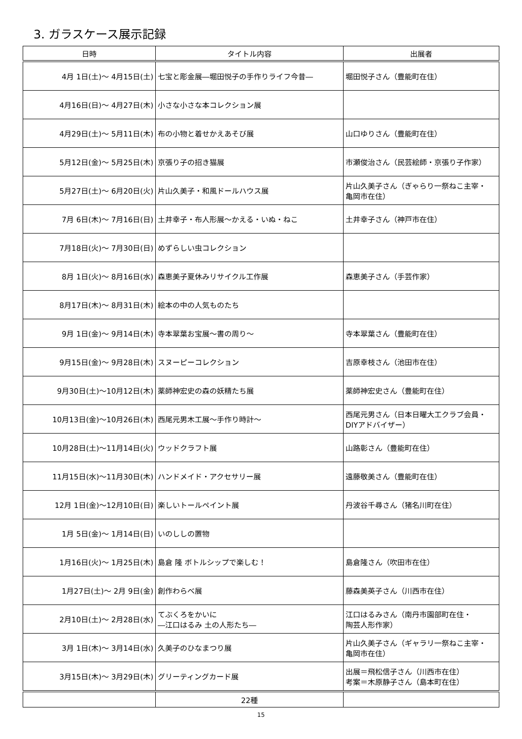3. ガラスケース展示記録
| 日時 | タイトル内容 | 出展者 |
| --- | --- | --- |
| 4月 1日(土)～ 4月15日(土) | 七宝と彫金展―堀田悦子の手作りライフ今昔― | 堀田悦子さん（豊能町在住） |
| 4月16日(日)～ 4月27日(木) | 小さな小さな本コレクション展 | |
| 4月29日(土)～ 5月11日(木) | 布の小物と着せかえあそび展 | 山口ゆりさん（豊能町在住） |
| 5月12日(金)～ 5月25日(木) | 京張り子の招き猫展 | 市瀬俊治さん（民芸絵師・京張り子作家） |
| 5月27日(土)～ 6月20日(火) | 片山久美子・和風ドールハウス展 | 片山久美子さん（ぎゃらり一祭ねこ主宰・ 亀岡市在住） |
| 7月 6日(木)～ 7月16日(日) | 土井幸子・布人形展～かえる・いぬ・ねこ | 土井幸子さん（神戸市在住） |
| 7月18日(火)～ 7月30日(日) | めずらしい虫コレクション | |
| 8月 1日(火)～ 8月16日(水) | 森恵美子夏休みリサイクル工作展 | 森恵美子さん（手芸作家） |
| 8月17日(木)～ 8月31日(木) | 絵本の中の人気ものたち | |
| 9月 1日(金)～ 9月14日(木) | 寺本翠葉お宝展～書の周り～ | 寺本翠葉さん（豊能町在住） |
| 9月15日(金)～ 9月28日(木) | スヌーピーコレクション | 吉原幸枝さん（池田市在住） |
| 9月30日(土)～10月12日(木) | 薬師神宏史の森の妖精たち展 | 薬師神宏史さん（豊能町在住） |
| 10月13日(金)～10月26日(木) | 西尾元男木工展～手作り時計～ | 西尾元男さん（日本日曜大工クラブ会員・ DIYアドバイザー） |
| 10月28日(土)～11月14日(火) | ウッドクラフト展 | 山路彰さん（豊能町在住） |
| 11月15日(水)～11月30日(木) | ハンドメイド・アクセサリー展 | 遠藤敬美さん（豊能町在住） |
| 12月 1日(金)～12月10日(日) | 楽しいトールペイント展 | 丹波谷千尋さん（猪名川町在住） |
| 1月 5日(金)～ 1月14日(日) | いのししの置物 | |
| 1月16日(火)～ 1月25日(木) | 島倉 隆 ボトルシップで楽しむ！ | 島倉隆さん（吹田市在住） |
| 1月27日(土)～ 2月 9日(金) | 創作わらべ展 | 藤森美英子さん（川西市在住） |
| 2月10日(土)～ 2月28日(水) | てぶくろをかいに ―江口はるみ 土の人形たち― | 江口はるみさん（南丹市園部町在住・ 陶芸人形作家） |
| 3月 1日(木)～ 3月14日(水) | 久美子のひなまつり展 | 片山久美子さん（ギャラリ一祭ねこ主宰・ 亀岡市在住） |
| 3月15日(木)～ 3月29日(木) | グリーティングカード展 | 出展＝飛松信子さん（川西市在住） 考案＝木原静子さん（島本町在住） |
| | 22種 | |
15